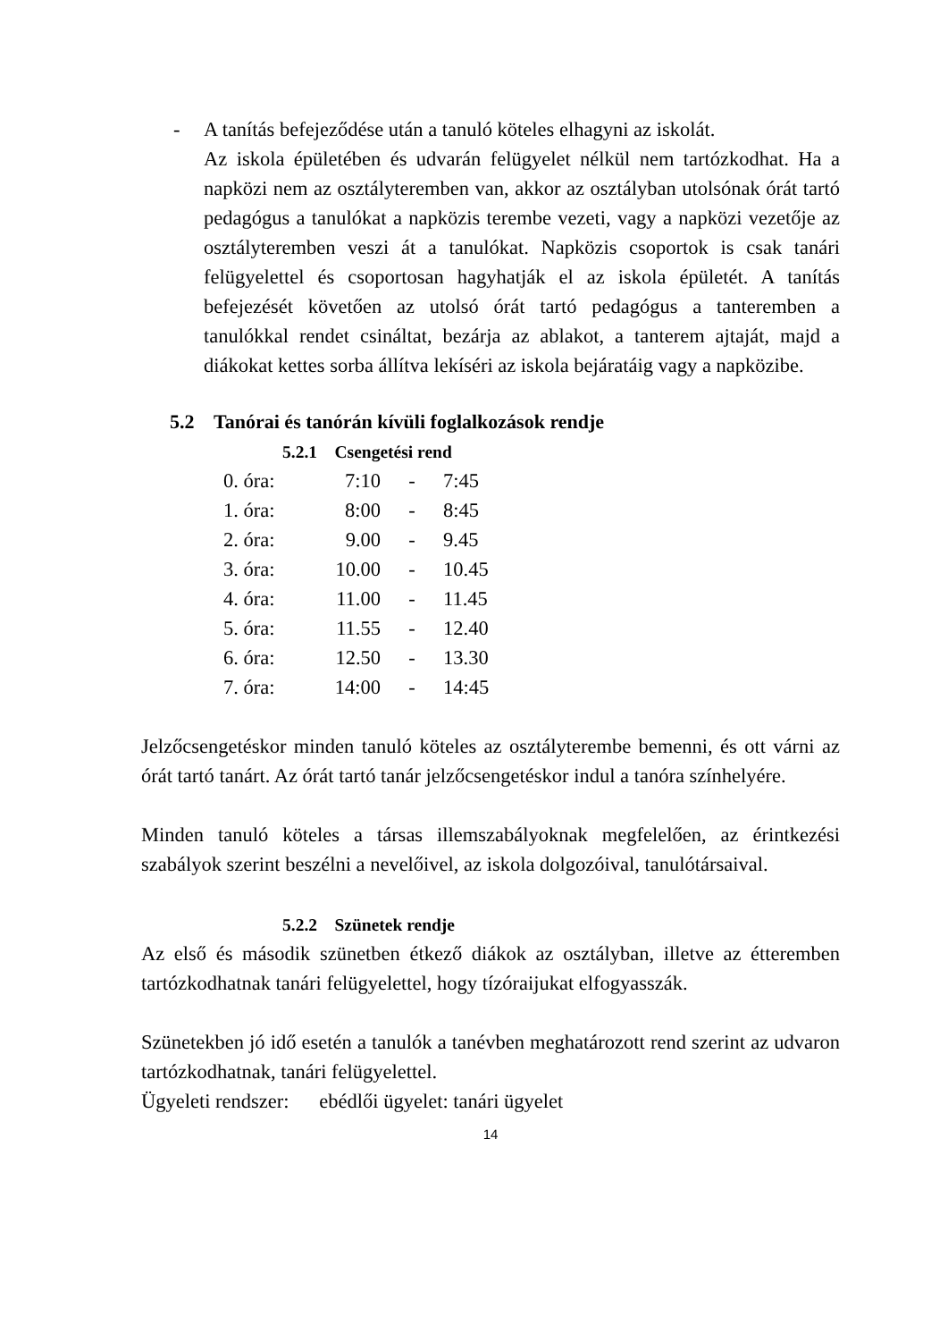- A tanítás befejeződése után a tanuló köteles elhagyni az iskolát.
Az iskola épületében és udvarán felügyelet nélkül nem tartózkodhat. Ha a napközi nem az osztályteremben van, akkor az osztályban utolsónak órát tartó pedagógus a tanulókat a napközis terembe vezeti, vagy a napközi vezetője az osztályteremben veszi át a tanulókat. Napközis csoportok is csak tanári felügyelettel és csoportosan hagyhatják el az iskola épületét. A tanítás befejezését követően az utolsó órát tartó pedagógus a tanteremben a tanulókkal rendet csináltat, bezárja az ablakot, a tanterem ajtaját, majd a diákokat kettes sorba állítva lekíséri az iskola bejáratáig vagy a napközibe.
5.2 Tanórai és tanórán kívüli foglalkozások rendje
5.2.1 Csengetési rend
| 0. óra: | 7:10 | - | 7:45 |
| 1. óra: | 8:00 | - | 8:45 |
| 2. óra: | 9.00 | - | 9.45 |
| 3. óra: | 10.00 | - | 10.45 |
| 4. óra: | 11.00 | - | 11.45 |
| 5. óra: | 11.55 | - | 12.40 |
| 6. óra: | 12.50 | - | 13.30 |
| 7. óra: | 14:00 | - | 14:45 |
Jelzőcsengetéskor minden tanuló köteles az osztályterembe bemenni, és ott várni az órát tartó tanárt. Az órát tartó tanár jelzőcsengetéskor indul a tanóra színhelyére.
Minden tanuló köteles a társas illemszabályoknak megfelelően, az érintkezési szabályok szerint beszélni a nevelőivel, az iskola dolgozóival, tanulótársaival.
5.2.2 Szünetek rendje
Az első és második szünetben étkező diákok az osztályban, illetve az étteremben tartózkodhatnak tanári felügyelettel, hogy tízóraijukat elfogyasszák.
Szünetekben jó idő esetén a tanulók a tanévben meghatározott rend szerint az udvaron tartózkodhatnak, tanári felügyelettel.
Ügyeleti rendszer: ebédlői ügyelet: tanári ügyelet
14